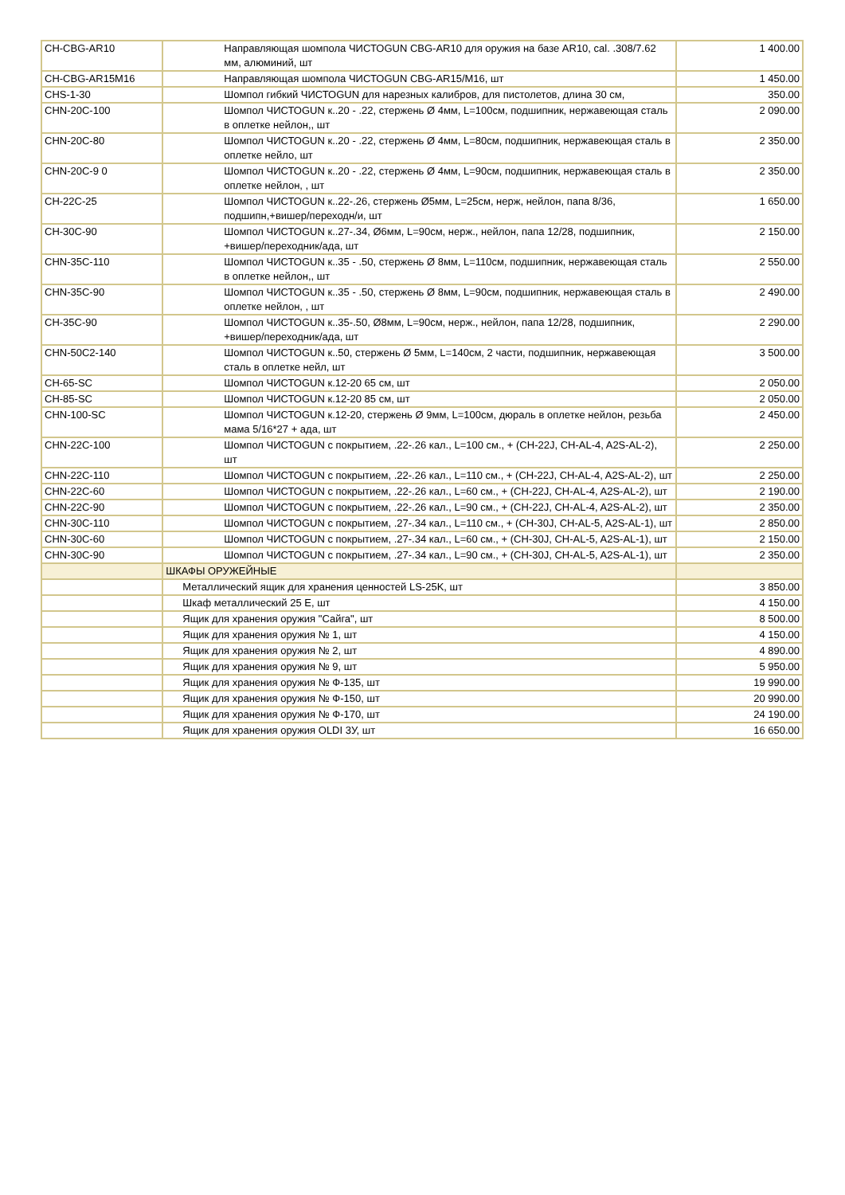| CH-CBG-AR10 | Направляющая шомпола ЧИСТОGUN CBG-AR10 для оружия на базе AR10, cal. .308/7.62 мм, алюминий, шт | 1 400.00 |
| CH-CBG-AR15M16 | Направляющая шомпола ЧИСТОGUN CBG-AR15/M16, шт | 1 450.00 |
| CHS-1-30 | Шомпол гибкий ЧИСТОGUN для нарезных калибров, для пистолетов, длина 30 см, | 350.00 |
| CHN-20C-100 | Шомпол ЧИСТОGUN к..20 - .22, стержень Ø 4мм, L=100см, подшипник, нержавеющая сталь в оплетке нейлон,, шт | 2 090.00 |
| CHN-20C-80 | Шомпол ЧИСТОGUN к..20 - .22, стержень Ø 4мм, L=80см, подшипник, нержавеющая сталь в оплетке нейло, шт | 2 350.00 |
| CHN-20C-9 0 | Шомпол ЧИСТОGUN к..20 - .22, стержень Ø 4мм, L=90см, подшипник, нержавеющая сталь в оплетке нейлон, , шт | 2 350.00 |
| CH-22C-25 | Шомпол ЧИСТОGUN к..22-.26, стержень Ø5мм, L=25см, нерж, нейлон, папа 8/36, подшипн,+вишер/переходн/и, шт | 1 650.00 |
| CH-30C-90 | Шомпол ЧИСТОGUN к..27-.34, Ø6мм, L=90см, нерж., нейлон, папа 12/28, подшипник, +вишер/переходник/ада, шт | 2 150.00 |
| CHN-35C-110 | Шомпол ЧИСТОGUN к..35 - .50, стержень Ø 8мм, L=110см, подшипник, нержавеющая сталь в оплетке нейлон,, шт | 2 550.00 |
| CHN-35C-90 | Шомпол ЧИСТОGUN к..35 - .50, стержень Ø 8мм, L=90см, подшипник, нержавеющая сталь в оплетке нейлон, , шт | 2 490.00 |
| CH-35C-90 | Шомпол ЧИСТОGUN к..35-.50, Ø8мм, L=90см, нерж., нейлон, папа 12/28, подшипник, +вишер/переходник/ада, шт | 2 290.00 |
| CHN-50C2-140 | Шомпол ЧИСТОGUN к..50, стержень Ø 5мм, L=140см, 2 части, подшипник, нержавеющая сталь в оплетке нейл, шт | 3 500.00 |
| CH-65-SC | Шомпол ЧИСТОGUN к.12-20 65 см, шт | 2 050.00 |
| CH-85-SC | Шомпол ЧИСТОGUN к.12-20 85 см, шт | 2 050.00 |
| CHN-100-SC | Шомпол ЧИСТОGUN к.12-20, стержень Ø 9мм, L=100см, дюраль в оплетке нейлон, резьба мама 5/16*27 + ада, шт | 2 450.00 |
| CHN-22C-100 | Шомпол ЧИСТОGUN с покрытием, .22-.26 кал., L=100 см., + (CH-22J, CH-AL-4, A2S-AL-2), шт | 2 250.00 |
| CHN-22C-110 | Шомпол ЧИСТОGUN с покрытием, .22-.26 кал., L=110 см., + (CH-22J, CH-AL-4, A2S-AL-2), шт | 2 250.00 |
| CHN-22C-60 | Шомпол ЧИСТОGUN с покрытием, .22-.26 кал., L=60 см., + (CH-22J, CH-AL-4, A2S-AL-2), шт | 2 190.00 |
| CHN-22C-90 | Шомпол ЧИСТОGUN с покрытием, .22-.26 кал., L=90 см., + (CH-22J, CH-AL-4, A2S-AL-2), шт | 2 350.00 |
| CHN-30C-110 | Шомпол ЧИСТОGUN с покрытием, .27-.34 кал., L=110 см., + (CH-30J, CH-AL-5, A2S-AL-1), шт | 2 850.00 |
| CHN-30C-60 | Шомпол ЧИСТОGUN с покрытием, .27-.34 кал., L=60 см., + (CH-30J, CH-AL-5, A2S-AL-1), шт | 2 150.00 |
| CHN-30C-90 | Шомпол ЧИСТОGUN с покрытием, .27-.34 кал., L=90 см., + (CH-30J, CH-AL-5, A2S-AL-1), шт | 2 350.00 |
| | ШКАФЫ ОРУЖЕЙНЫЕ | |
| | Металлический ящик для хранения ценностей LS-25K, шт | 3 850.00 |
| | Шкаф металлический 25 E, шт | 4 150.00 |
| | Ящик для хранения оружия "Сайга", шт | 8 500.00 |
| | Ящик для хранения оружия № 1, шт | 4 150.00 |
| | Ящик для хранения оружия № 2, шт | 4 890.00 |
| | Ящик для хранения оружия № 9, шт | 5 950.00 |
| | Ящик для хранения оружия № Ф-135, шт | 19 990.00 |
| | Ящик для хранения оружия № Ф-150, шт | 20 990.00 |
| | Ящик для хранения оружия № Ф-170, шт | 24 190.00 |
| | Ящик для хранения оружия OLDI 3У, шт | 16 650.00 |